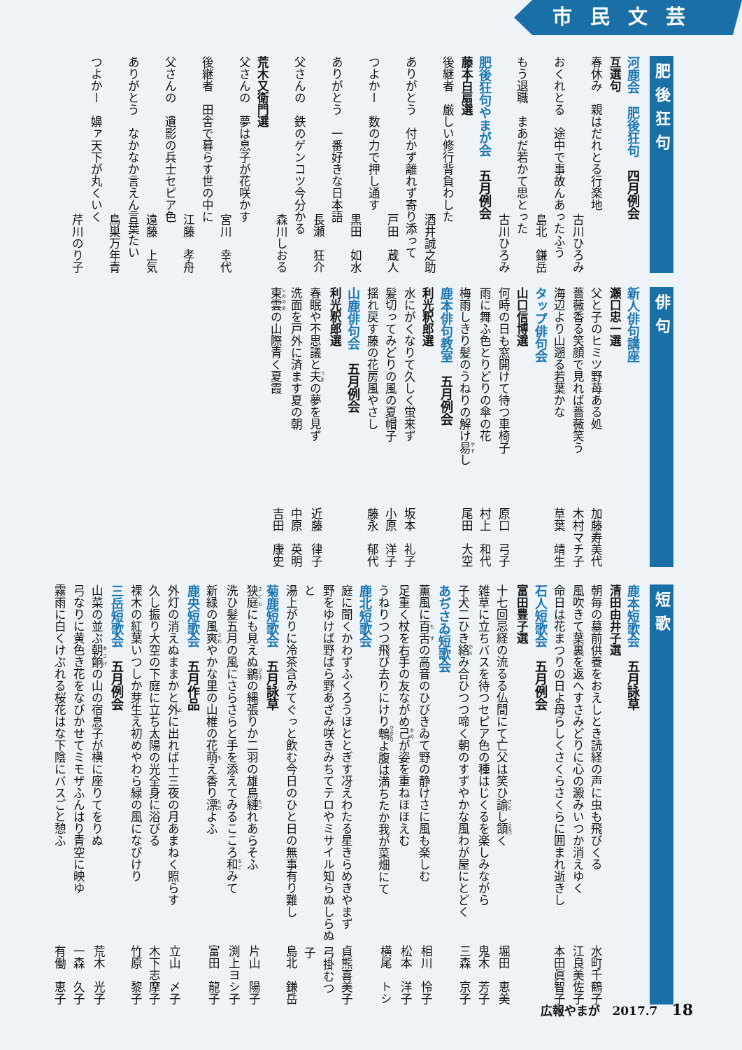市民文芸
肥後狂句
河鹿会　肥後狂句　四月例会
互選句
春休み　親はだれとる行楽地
古川ひろみ
おくれとる　途中で事故んあったふう
島北　鎌岳
もう退職　まあだ若かて思とった
古川ひろみ
肥後狂句やまが会　五月例会
藤本白扇選
後継者　厳しい修行背負わした
酒井誠之助
ありがとう　付かず離れず寄り添って
戸田　蔵人
つよかー　数の力で押し通す
黒田　如水
ありがとう　一番好きな日本語
長瀬　狂介
父さんの　鉄のゲンコツ今分かる
森川しおる
荒木又衛門選
父さんの　夢は息子が花咲かす
宮川　幸代
後継者　田舎で暮らす世の中に
江藤　孝舟
父さんの　遺影の兵士セピア色
遠藤　上気
ありがとう　なかなか言えん言葉たい
鳥巣万年青
つよかー　嬶ァ天下が丸くいく
芹川のり子
俳句
新人俳句講座
瀬口忠一選
父と子のヒミツ野苺ある処 加藤寿美代
薔薇香る笑顔で見れば薔薇笑う 木村マチ子
海辺より山遡る若葉かな 草葉　靖生
タップ俳句会
山口信博選
何時の日も窓開けて待つ車椅子 原口　弓子
雨に舞ふ色とりどりの傘の花 村上　和代
梅雨しきり髪のうねりの解け易し 尾田　大空
鹿本俳句教室　五月例会
利光釈郎選
水にがくなりて久しく蛍来ず 坂本　礼子
髪切ってみどりの風の夏帽子 小原　洋子
揺れ戻す藤の花房風やさし 藤永　郁代
山鹿俳句会　五月例会
利光釈郎選
春眠や不思議と夫の夢を見ず 近藤　律子
洗面を戸外に済ます夏の朝 中原　英明
東雲の山際青く夏霞 吉田　康史
短歌
鹿本短歌会　五月詠草
清田由井子選
朝毎の墓前供養をおえしとき読経の声に虫も飛びくる 水町千鶴子
風吹きて葉裏を返へすさみどりに心の澱みいつか消えゆく 江良美佐子
命日は花まつりの日よ母らしくさくらさくらに囲まれ逝きし 本田眞智子
石人短歌会　五月例会
富田豊子選
十七回忌経の流るる仏間にて亡父は笑ひ諭し頷く 堀田　恵美
雑草に立ちバスを待つセピア色の種はじくるを楽しみながら 鬼木　芳子
子犬二ひき絡み合ひつつ啼く朝のすずやかな風わが屋にとどく 三森　京子
あぢさゐ短歌会
薫風に百舌の高音のひびきゐて野の静けさに風も楽しむ 相川　怜子
足重く杖を右手の友ながめ己が姿を重ねほほえむ 松本　洋子
うねりつつ飛び去りにけり鵯よ腹は満ちたか我が菜畑にて 横尾　トシ
鹿北短歌会
庭に聞くかわずふくろうほととぎす冴えわたる星きらめきやまず 貞熊喜美子
野をゆけば野ばら野あざみ咲きみちてテロやミサイル知らぬしらぬと 弓掛むつ子
湯上がりに冷茶含みてぐっと飲む今日のひと日の無事有り難し 島北　鎌岳
菊鹿短歌会　五月詠草
狭庭にも見えぬ鶲の縄張りか二羽の雄鳥縺れあらそふ 片山　陽子
洗ひ髪五月の風にさらさらと手を添えてみるこころ和みて 渕上ヨシ子
新緑の風爽やかな里の山椎の花萌え香り漂よふ 富田　龍子
鹿央短歌会　五月作品
外灯の消えぬままかと外に出れば十三夜の月あまねく照らす 立山　〆子
久し振り大空の下庭に立ち太陽の光全身に浴びる 木下志摩子
裸木の紅葉いつしか芽生え初めやわら緑の風になびけり 竹原　黎子
三岳短歌会　五月例会
山菜の並ぶ朝餉の山の宿息子が横に座りてをりぬ 荒木　光子
弓なりに黄色き花をなびかせてミモザふんはり青空に映ゆ 一森　久子
霧雨に白くけぶれる桜花はな下陰にバスごと憩ふ 有働　恵子
広報やまが　2017.7 18